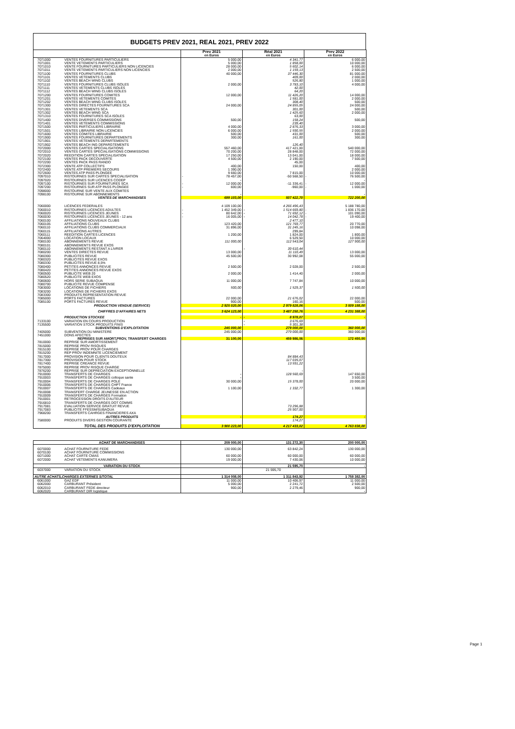BUDGETS PREV 2021, REAL 2021, PREV 2022
| | | Prev 2021 | Réal 2021 | Prev 2022 |
| --- | --- | --- | --- | --- |
| | | en Euros | en Euros | en Euros |
| 7071000 | VENTES FOURNITURES PARTICULIERS | 5 000,00 | 4 341,77 | 6 000,00 |
| 7071001 | VENTE VETEMENTS PARTICULIERS | 5 000,00 | 1 858,00 | 10 000,00 |
| 7071010 | VENTE FOURNITURES PARTICULIERS NON LICENCIES | 28 000,00 | 5 602,14 | 6 000,00 |
| 7071011 | VENTE VETEMENTS PARTICULIERS NON LICENCIES | 2 000,00 | 1 159,13 | 2 500,00 |
| 7071100 | VENTES FOURNITURES CLUBS | 40 000,00 | 37 446,30 | 81 000,00 |
| 7071101 | VENTES VETEMENTS CLUBS | | 409,00 | 2 000,00 |
| 7071102 | VENTES BEACH WING CLUBS | | 526,80 | 1 000,00 |
| 7071110 | VENTES FOURNITURES CLUBS ISOLES | 2 000,00 | 3 783,10 | 4 000,00 |
| 7071111 | VENTES VETEMENTS CLUBS ISOLES | | 42,00 | |
| 7071112 | VENTES BEACH WING CLUBS ISOLES | | 64,20 | |
| 7071200 | VENTES FOURNITURES COMITES | 12 000,00 | 11 426,20 | 14 000,00 |
| 7071201 | VENTES VETEMENTS COMITES | | 1 581,00 | 2 000,00 |
| 7071202 | VENTES BEACH WING CLUBS ISOLES | | 308,40 | 500,00 |
| 7071300 | VENTES DIRECTES FOURNITURES SCA | 24 000,00 | 24 855,05 | 24 000,00 |
| 7071301 | VENTES VETEMENTS SCA | | 301,00 | 500,00 |
| 7071302 | VENTES BEACH WING SCA | | 1 425,60 | 2 000,00 |
| 7071310 | VENTES FOURNITURES SCA ISOLES | | 63,00 | |
| 7071400 | VENTES DIVERSES COMMISSIONS | 500,00 | 158,24 | 500,00 |
| 7071401 | VENTES VETEMENTS COMMISSIONS | | 239,40 | |
| 7071500 | VENTES PARTICULIERS LIBRAIRIE | 4 000,00 | 2 876,33 | 3 000,00 |
| 7071501 | VENTES LIBRAIRIE NON LICENCIES | 6 000,00 | 1 590,55 | 2 000,00 |
| 7071600 | VENTES COMITES LIBRAIRIE | 500,00 | 431,00 | 500,00 |
| 7071900 | VENTES FOURNITURES DEPARTEMENTS | 300,00 | 161,00 | 300,00 |
| 7071901 | VENTES VETEMENTS DEPARTEMENTS | | | |
| 7071902 | VENTES BEACH ING DEPARGTEMENTS | | 126,40 | |
| 7072000 | VENTES CARTES SPECIALISATIONS | 557 460,00 | 417 421,00 | 540 000,00 |
| 7072010 | VENTES CARTES SPECIALISATIONS COMMISSIONS | 70 200,00 | 28 848,00 | 72 000,00 |
| 7072020 | REEDITION CARTES SPECIALISATION | 17 250,00 | 13 041,00 | 18 000,00 |
| 7072100 | VENTES PACK DECOUVERTE | 4 500,00 | 2 190,00 | 7 500,00 |
| 7072200 | VENTES PACK PASS RANDO | | 45,00 | |
| 7072300 | VENTE ATP COLLECTIFS | 400,00 | 150,00 | 400,00 |
| 7072400 | VENTE ATP PREMIERS SECOURS | 1 390,00 | | 2 000,00 |
| 7072600 | VENTES ATP PASS PLONGEE | 9 660,00 | 7 815,00 | 10 000,00 |
| 7097010 | RISTOURNES SUR CARTES SPECIALISATION | - 78 457,00 | -50 568,50 | - 76 500,00 |
| 7097020 | RISTOURNES SUR LICENCES CODEP | - | | - |
| 7097100 | RISTOURNES SUR FOURNITURES SCA | - 12 000,00 | -11 336,41 | - 12 000,00 |
| 7097200 | RISTOURNES SUR ATP PASS PLONGEE | - 600,00 | -960,00 | - 1 000,00 |
| 7098000 | RISTOURNE SUR VENTE AUX COMITES | | | |
| 7098100 | RISTOURNE SUR ABONNEMENTS | - | | - |
| | VENTES DE MARCHANDISES | 699 103,00 | 507 422,70 | 722 200,00 |
| 7060000 | LICENCES FEDERALES | 4 109 100,00 | 4 266 496,43 | 5 188 780,00 |
| 7060010 | RISTOURNES LICENCES ADULTES | - 1 452 349,00 | - 1 514 669,80 | - 1 836 170,00 |
| 7060020 | RISTOURNES LICENCES JEUNES | - 80 642,00 | - 71 692,12 | - 101 090,00 |
| 7060030 | RISTOURNES LICENCES JEUNES - 12 ans | - 16 005,00 | - 14 042,78 | - 19 400,00 |
| 7060100 | AFFILIATIONS NOUVEAUX CLUBS | | 2 477,10 | |
| 7060105 | AFFILIATIONS CLUBS | 123 420,00 | 121 769,77 | 20 770,00 |
| 7060110 | AFFILIATIONS CLUBS COMMERCIAUX | 31 896,00 | 31 245,16 | 10 098,00 |
| 7060115 | AFFILIATIONS AUTRES | | 299,84 | |
| 7060111 | REEDITION CARTES LICENCES | 1 200,00 | 1 824,00 | 1 800,00 |
| 7064000 | LOCATION LOCAUX | | 6 529,50 | 10 000,00 |
| 7080100 | ABONNEMENTS REVUE | 111 000,00 | 112 543,04 | 127 900,00 |
| 7080101 | ABONNEMENTS REVUE EXOS | | | |
| 7080110 | ABONNEMENTS RESTANT A LIVRER | | - 39 610,44 | |
| 7080200 | VENTES DIRECTES REVUE | 13 000,00 | 11 110,49 | 13 000,00 |
| 7080300 | PUBLICITES REVUE | 45 500,00 | 30 992,08 | 55 000,00 |
| 7080320 | PUBLICITES REVUE EXOS | | | |
| 7080330 | PUBLICITES REVUE 8,5% | | | |
| 7080400 | PETITES ANNONCES REVUE | 2 500,00 | 2 028,00 | 2 500,00 |
| 7080420 | PETITES ANNONCES REVUE EXOS | | | |
| 7080500 | PUBLICITE WEB 20 | 2 000,00 | 1 414,40 | 2 000,00 |
| 7080520 | PUBLICITE WEB EXOS | | | |
| 7080600 | HORS SERIE SUBAQUA | 11 000,00 | 7 747,84 | 10 000,00 |
| 7080700 | PUBLICITE REVUE COMPENSE | | | |
| 7083000 | LOCATIONS DE FICHIERS | 500,00 | 1 529,37 | 1 500,00 |
| 7083200 | LOCATIONS DE FICHIERS EXOS | | | |
| 7083300 | PRODUITS REPRESENTATION REVUE | | | |
| 7085000 | PORTS FACTURES | 22 000,00 | 21 676,02 | 22 000,00 |
| 7085100 | PORTS FACTURES REVUE | 900,00 | 160,16 | 500,00 |
| | PRODUCTION VENDUE (SERVICE) | 2 925 020,00 | 2 979 828,06 | 3 509 188,00 |
| | CHIFFRES D'AFFAIRES NETS | 3 624 123,00 | 3 487 250,76 | 4 231 388,00 |
| | PRODUCTION STOCKEE | - | - 8 978,07 | - |
| 7133100 | VARIATION EN COURS PRODUCTION | | - 3 676,69 | |
| 7135500 | VARIATION STOCK PRODUITS FINIS | | - 5 301,38 | |
| | SUBVENTIONS D'EXPLOITATION | 245 000,00 | 279 000,00 | 360 000,00 |
| 7405000 | SUBVENTION DU MINISTERE | 245 000,00 | 279 000,00 | 360 000,00 |
| 7451000 | DONS AFECTES | | | |
| | REPRISES SUR AMORT,PROV, TRANSFERT CHARGES | 31 100,00 | 459 986,06 | 172 450,00 |
| 7810000 | REPRISE SUR AMORTISSEMENT | | | |
| 7815000 | REPRISE PROV RISQUES | | | |
| 7815100 | REPRISE PROV POUR CHARGES | | | |
| 7815200 | REP PROV INDEMNITE LICENCIEMENT | | | |
| 7817000 | PROVISION POUR CLIENTS DOUTEUX | | 84 884,43 | |
| 7817300 | PROVISION POUR STOCK | | 117 035,07 | |
| 7817400 | REPRISE CREANCE REVUE | | 13 591,22 | |
| 7875000 | REPRISE PROV RISQUE CHARGE | | | |
| 7876200 | REPRISE SUR DEPRECIATION EXCEPTIONNELLE | | - | |
| 7910000 | TRANSFERTS DE CHARGES | - | 128 560,69 | 147 650,00 |
| 7910003 | TRANSFERTS DE CHARGES colloque sante | - | | 3 500,00 |
| 7910004 | TRANSFERTS DE CHARGES POLE | 30 000,00 | 15 378,00 | 20 000,00 |
| 7910006 | TRANSFERTS DE CHARGES CHPT France | | | |
| 7910007 | TRANSFERTS DE CHARGES Cadeaux | 1 100,00 | 1 332,77 | 1 300,00 |
| 7910008 | TRANSFERT CHARGE JEUNESSE EN ACTION | | | |
| 7910009 | TRANSFERTS DE CHARGES Formation | | | |
| 7910001 | RETROCESSION DROITS D'AUTEUR | | | |
| 7916810 | TRANSFERTS DE CHARGES DOT COMMS | | | |
| 7917081 | EVALUATION SERVICE GRATUIT REVUE | | 73 296,88 | |
| 7917083 | PUBLICITE FFESSM/SUBAQUA | | 25 907,00 | |
| 7968200 | TRANSFERTS CAHRGES FINANCIERES AXA | | | |
| | AUTRES PRODUITS | - | 174,27 | - |
| 7580000 | PRODUITS DIVERS GESTION COURANTE | | 174,27 | |
| | TOTAL DES PRODUITS D'EXPLOITATION | 3 900 223,00 | 4 217 433,02 | 4 763 838,00 |
| | ACHAT DE MARCHANDISES | 209 000,00 | 131 272,30 | 200 000,00 |
| 6070000 | ACHAT FOURNITURE FEDE | 130 000,00 | 63 842,24 | 130 000,00 |
| 6070100 | ACHAT FOURNITURE COMMISSIONS | | | |
| 6071000 | ACHAT CARTE CMAS | 60 000,00 | 60 000,00 | 60 000,00 |
| 6072000 | ACHAT VETEMENTS KANUMERA | 19 000,00 | 7 430,06 | 10 000,00 |
| | VARIATION DU STOCK | - | 21 595,70 | - |
| 6037000 | VARIATION DU STOCK | | 21 595,70 | |
| AUTRE ACHATS,CHARGES EXTERNES S/TOTAL | | 1 314 008,00 | 1 311 843,92 | 1 758 382,00 |
| 6061000 | GAZ EDF | 11 000,00 | 10 406,97 | 11 000,00 |
| 6062000 | CARBURANT Président | 5 000,00 | 2 241,72 | 2 500,00 |
| 6062010 | CARBURANT FEDE directeur | 900,00 | 2 279,46 | 900,00 |
| 6062020 | CARBURANT DIR logistique | - | | - |
Page 1